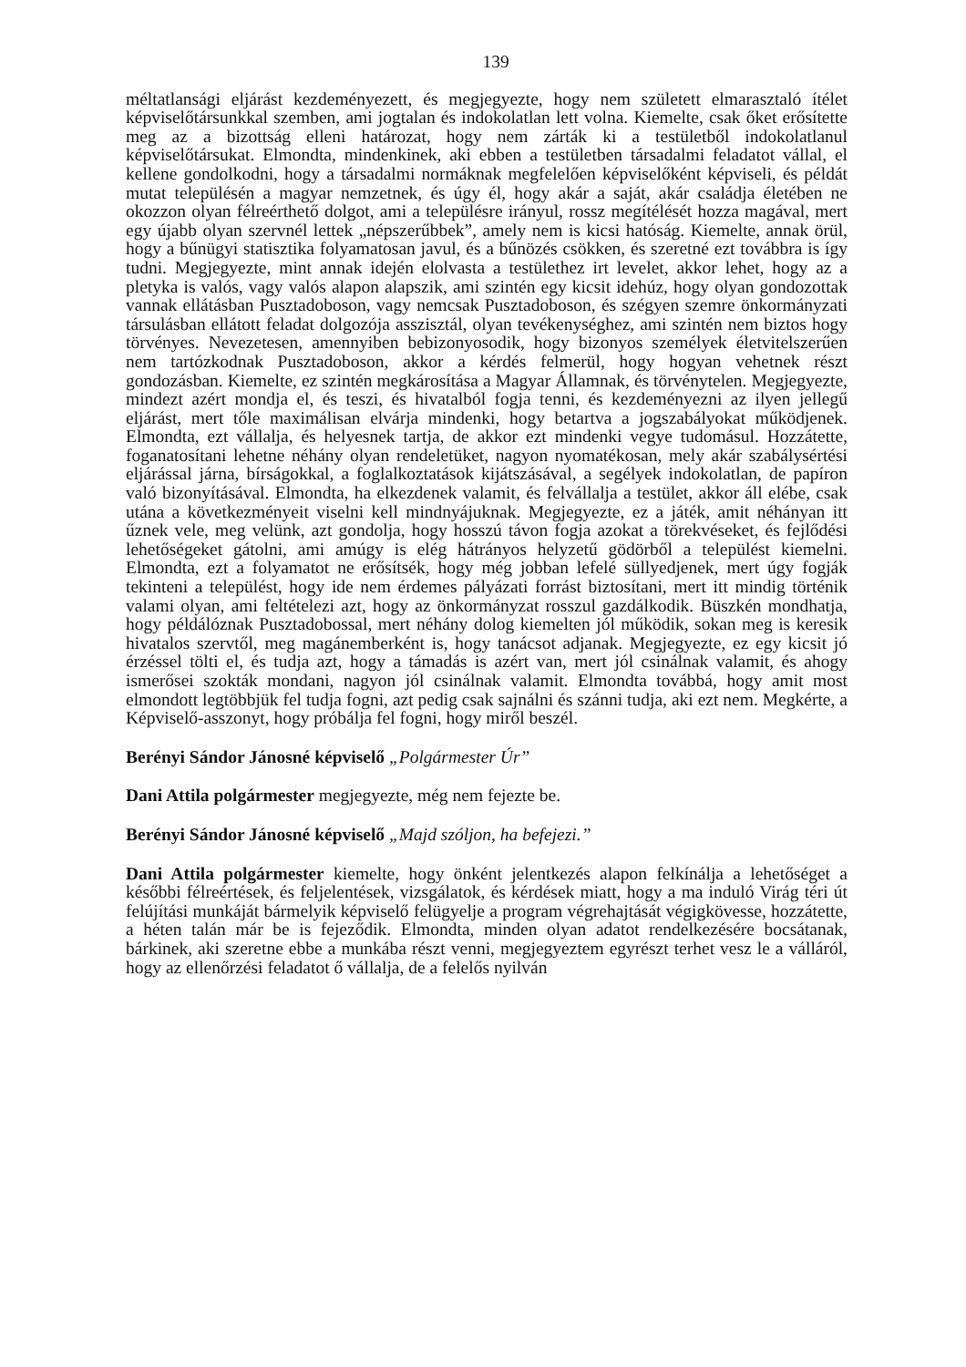139
méltatlansági eljárást kezdeményezett, és megjegyezte, hogy nem született elmarasztaló ítélet képviselőtársunkkal szemben, ami jogtalan és indokolatlan lett volna. Kiemelte, csak őket erősítette meg az a bizottság elleni határozat, hogy nem zárták ki a testületből indokolatlanul képviselőtársukat. Elmondta, mindenkinek, aki ebben a testületben társadalmi feladatot vállal, el kellene gondolkodni, hogy a társadalmi normáknak megfelelően képviselőként képviseli, és példát mutat településén a magyar nemzetnek, és úgy él, hogy akár a saját, akár családja életében ne okozzon olyan félreérthető dolgot, ami a településre irányul, rossz megítélését hozza magával, mert egy újabb olyan szervnél lettek „népszerűbbek”, amely nem is kicsi hatóság. Kiemelte, annak örül, hogy a bűnügyi statisztika folyamatosan javul, és a bűnözés csökken, és szeretné ezt továbbra is így tudni. Megjegyezte, mint annak idején elolvasta a testülethez irt levelet, akkor lehet, hogy az a pletyka is valós, vagy valós alapon alapszik, ami szintén egy kicsit idehúz, hogy olyan gondozottak vannak ellátásban Pusztadoboson, vagy nemcsak Pusztadoboson, és szégyen szemre önkormányzati társulásban ellátott feladat dolgozója asszisztál, olyan tevékenységhez, ami szintén nem biztos hogy törvényes. Nevezetesen, amennyiben bebizonyosodik, hogy bizonyos személyek életvitelszerűen nem tartózkodnak Pusztadoboson, akkor a kérdés felmerül, hogy hogyan vehetnek részt gondozásban. Kiemelte, ez szintén megkárosítása a Magyar Államnak, és törvénytelen. Megjegyezte, mindezt azért mondja el, és teszi, és hivatalból fogja tenni, és kezdeményezni az ilyen jellegű eljárást, mert tőle maximálisan elvárja mindenki, hogy betartva a jogszabályokat működjenek. Elmondta, ezt vállalja, és helyesnek tartja, de akkor ezt mindenki vegye tudomásul. Hozzátette, foganatosítani lehetne néhány olyan rendeletüket, nagyon nyomatékosan, mely akár szabálysértési eljárással járna, bírságokkal, a foglalkoztatások kijátszásával, a segélyek indokolatlan, de papíron való bizonyításával. Elmondta, ha elkezdenek valamit, és felvállalja a testület, akkor áll elébe, csak utána a következményeit viselni kell mindnyájuknak. Megjegyezte, ez a játék, amit néhányan itt űznek vele, meg velünk, azt gondolja, hogy hosszú távon fogja azokat a törekvéseket, és fejlődési lehetőségeket gátolni, ami amúgy is elég hátrányos helyzetű gödörből a települést kiemelni. Elmondta, ezt a folyamatot ne erősítsék, hogy még jobban lefelé süllyedjenek, mert úgy fogják tekinteni a települést, hogy ide nem érdemes pályázati forrást biztosítani, mert itt mindig történik valami olyan, ami feltételezi azt, hogy az önkormányzat rosszul gazdálkodik. Büszkén mondhatja, hogy példálóznak Pusztadobossal, mert néhány dolog kiemelten jól működik, sokan meg is keresik hivatalos szervtől, meg magánemberként is, hogy tanácsot adjanak. Megjegyezte, ez egy kicsit jó érzéssel tölti el, és tudja azt, hogy a támadás is azért van, mert jól csinálnak valamit, és ahogy ismerősei szokták mondani, nagyon jól csinálnak valamit. Elmondta továbbá, hogy amit most elmondott legtöbbjük fel tudja fogni, azt pedig csak sajnálni és szánni tudja, aki ezt nem. Megkérte, a Képviselő-asszonyt, hogy próbálja fel fogni, hogy miről beszél.
Berényi Sándor Jánosné képviselő „Polgármester Úr”
Dani Attila polgármester megjegyezte, még nem fejezte be.
Berényi Sándor Jánosné képviselő „Majd szóljon, ha befejezi.”
Dani Attila polgármester kiemelte, hogy önként jelentkezés alapon felkínálja a lehetőséget a későbbi félreértések, és feljelentések, vizsgálatok, és kérdések miatt, hogy a ma induló Virág téri út felújítási munkáját bármelyik képviselő felügyelje a program végrehajtását végigkövesse, hozzátette, a héten talán már be is fejeződik. Elmondta, minden olyan adatot rendelkezésére bocsátanak, bárkinek, aki szeretne ebbe a munkába részt venni, megjegyeztem egyrészt terhet vesz le a válláról, hogy az ellenőrzési feladatot ő vállalja, de a felelős nyilván